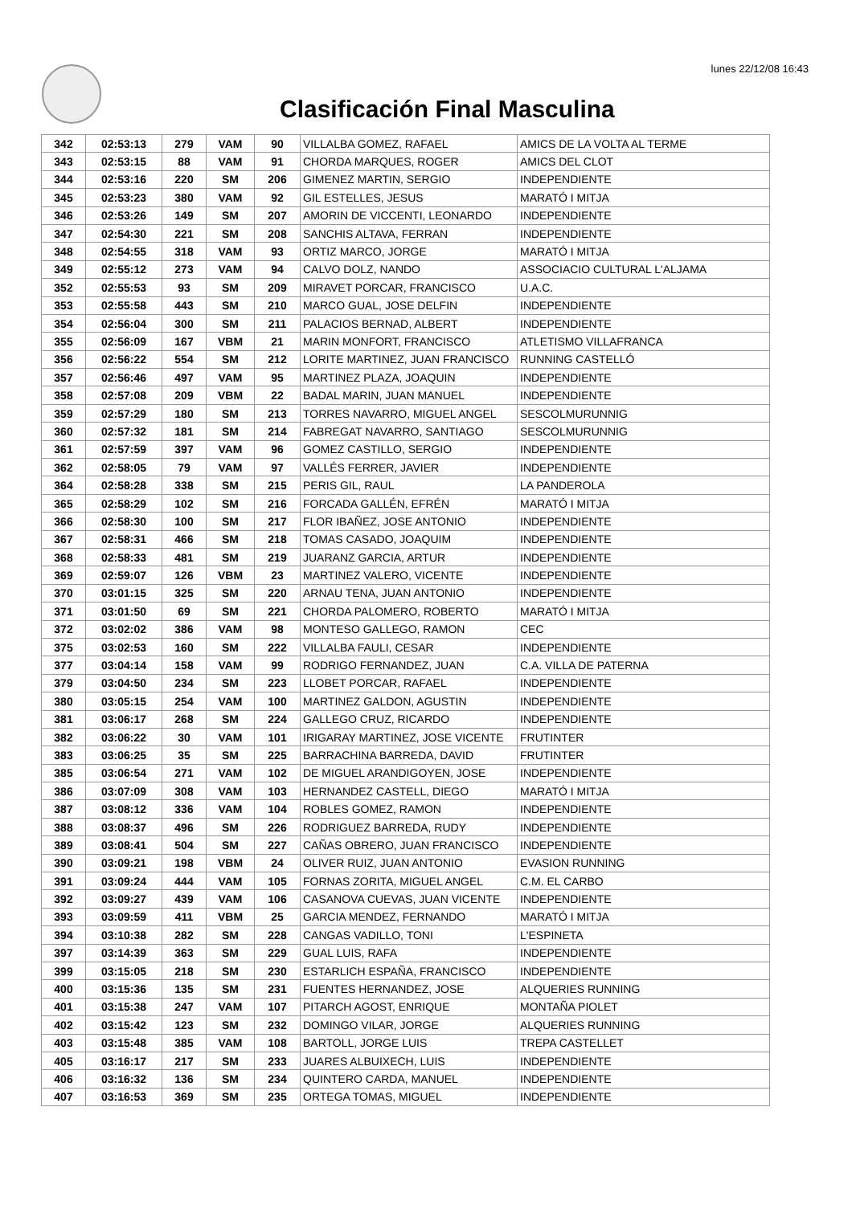lunes 22/12/08 16:43
Clasificación Final Masculina
| 342 | 02:53:13 | 279 | VAM | 90 | VILLALBA GOMEZ, RAFAEL | AMICS DE LA VOLTA AL TERME |
| 343 | 02:53:15 | 88 | VAM | 91 | CHORDA MARQUES, ROGER | AMICS DEL CLOT |
| 344 | 02:53:16 | 220 | SM | 206 | GIMENEZ MARTIN, SERGIO | INDEPENDIENTE |
| 345 | 02:53:23 | 380 | VAM | 92 | GIL ESTELLES, JESUS | MARATÓ I MITJA |
| 346 | 02:53:26 | 149 | SM | 207 | AMORIN DE VICCENTI, LEONARDO | INDEPENDIENTE |
| 347 | 02:54:30 | 221 | SM | 208 | SANCHIS ALTAVA, FERRAN | INDEPENDIENTE |
| 348 | 02:54:55 | 318 | VAM | 93 | ORTIZ MARCO, JORGE | MARATÓ I MITJA |
| 349 | 02:55:12 | 273 | VAM | 94 | CALVO DOLZ, NANDO | ASSOCIACIO CULTURAL L'ALJAMA |
| 352 | 02:55:53 | 93 | SM | 209 | MIRAVET PORCAR, FRANCISCO | U.A.C. |
| 353 | 02:55:58 | 443 | SM | 210 | MARCO GUAL, JOSE DELFIN | INDEPENDIENTE |
| 354 | 02:56:04 | 300 | SM | 211 | PALACIOS BERNAD, ALBERT | INDEPENDIENTE |
| 355 | 02:56:09 | 167 | VBM | 21 | MARIN MONFORT, FRANCISCO | ATLETISMO VILLAFRANCA |
| 356 | 02:56:22 | 554 | SM | 212 | LORITE MARTINEZ, JUAN FRANCISCO | RUNNING CASTELLÓ |
| 357 | 02:56:46 | 497 | VAM | 95 | MARTINEZ PLAZA, JOAQUIN | INDEPENDIENTE |
| 358 | 02:57:08 | 209 | VBM | 22 | BADAL MARIN, JUAN MANUEL | INDEPENDIENTE |
| 359 | 02:57:29 | 180 | SM | 213 | TORRES NAVARRO, MIGUEL ANGEL | SESCOLMURUNNIG |
| 360 | 02:57:32 | 181 | SM | 214 | FABREGAT NAVARRO, SANTIAGO | SESCOLMURUNNIG |
| 361 | 02:57:59 | 397 | VAM | 96 | GOMEZ CASTILLO, SERGIO | INDEPENDIENTE |
| 362 | 02:58:05 | 79 | VAM | 97 | VALLÉS FERRER, JAVIER | INDEPENDIENTE |
| 364 | 02:58:28 | 338 | SM | 215 | PERIS GIL, RAUL | LA PANDEROLA |
| 365 | 02:58:29 | 102 | SM | 216 | FORCADA GALLÉN, EFRÉN | MARATÓ I MITJA |
| 366 | 02:58:30 | 100 | SM | 217 | FLOR IBAÑEZ, JOSE ANTONIO | INDEPENDIENTE |
| 367 | 02:58:31 | 466 | SM | 218 | TOMAS CASADO, JOAQUIM | INDEPENDIENTE |
| 368 | 02:58:33 | 481 | SM | 219 | JUARANZ GARCIA, ARTUR | INDEPENDIENTE |
| 369 | 02:59:07 | 126 | VBM | 23 | MARTINEZ VALERO, VICENTE | INDEPENDIENTE |
| 370 | 03:01:15 | 325 | SM | 220 | ARNAU TENA, JUAN ANTONIO | INDEPENDIENTE |
| 371 | 03:01:50 | 69 | SM | 221 | CHORDA PALOMERO, ROBERTO | MARATÓ I MITJA |
| 372 | 03:02:02 | 386 | VAM | 98 | MONTESO GALLEGO, RAMON | CEC |
| 375 | 03:02:53 | 160 | SM | 222 | VILLALBA FAULI, CESAR | INDEPENDIENTE |
| 377 | 03:04:14 | 158 | VAM | 99 | RODRIGO FERNANDEZ, JUAN | C.A. VILLA DE PATERNA |
| 379 | 03:04:50 | 234 | SM | 223 | LLOBET PORCAR, RAFAEL | INDEPENDIENTE |
| 380 | 03:05:15 | 254 | VAM | 100 | MARTINEZ GALDON, AGUSTIN | INDEPENDIENTE |
| 381 | 03:06:17 | 268 | SM | 224 | GALLEGO CRUZ, RICARDO | INDEPENDIENTE |
| 382 | 03:06:22 | 30 | VAM | 101 | IRIGARAY MARTINEZ, JOSE VICENTE | FRUTINTER |
| 383 | 03:06:25 | 35 | SM | 225 | BARRACHINA BARREDA, DAVID | FRUTINTER |
| 385 | 03:06:54 | 271 | VAM | 102 | DE MIGUEL ARANDIGOYEN, JOSE | INDEPENDIENTE |
| 386 | 03:07:09 | 308 | VAM | 103 | HERNANDEZ CASTELL, DIEGO | MARATÓ I MITJA |
| 387 | 03:08:12 | 336 | VAM | 104 | ROBLES GOMEZ, RAMON | INDEPENDIENTE |
| 388 | 03:08:37 | 496 | SM | 226 | RODRIGUEZ BARREDA, RUDY | INDEPENDIENTE |
| 389 | 03:08:41 | 504 | SM | 227 | CAÑAS OBRERO, JUAN FRANCISCO | INDEPENDIENTE |
| 390 | 03:09:21 | 198 | VBM | 24 | OLIVER RUIZ, JUAN ANTONIO | EVASION RUNNING |
| 391 | 03:09:24 | 444 | VAM | 105 | FORNAS ZORITA, MIGUEL ANGEL | C.M. EL CARBO |
| 392 | 03:09:27 | 439 | VAM | 106 | CASANOVA CUEVAS, JUAN VICENTE | INDEPENDIENTE |
| 393 | 03:09:59 | 411 | VBM | 25 | GARCIA MENDEZ, FERNANDO | MARATÓ I MITJA |
| 394 | 03:10:38 | 282 | SM | 228 | CANGAS VADILLO, TONI | L'ESPINETA |
| 397 | 03:14:39 | 363 | SM | 229 | GUAL LUIS, RAFA | INDEPENDIENTE |
| 399 | 03:15:05 | 218 | SM | 230 | ESTARLICH ESPAÑA, FRANCISCO | INDEPENDIENTE |
| 400 | 03:15:36 | 135 | SM | 231 | FUENTES HERNANDEZ, JOSE | ALQUERIES RUNNING |
| 401 | 03:15:38 | 247 | VAM | 107 | PITARCH AGOST, ENRIQUE | MONTAÑA PIOLET |
| 402 | 03:15:42 | 123 | SM | 232 | DOMINGO VILAR, JORGE | ALQUERIES RUNNING |
| 403 | 03:15:48 | 385 | VAM | 108 | BARTOLL, JORGE LUIS | TREPA CASTELLET |
| 405 | 03:16:17 | 217 | SM | 233 | JUARES ALBUIXECH, LUIS | INDEPENDIENTE |
| 406 | 03:16:32 | 136 | SM | 234 | QUINTERO CARDA, MANUEL | INDEPENDIENTE |
| 407 | 03:16:53 | 369 | SM | 235 | ORTEGA TOMAS, MIGUEL | INDEPENDIENTE |